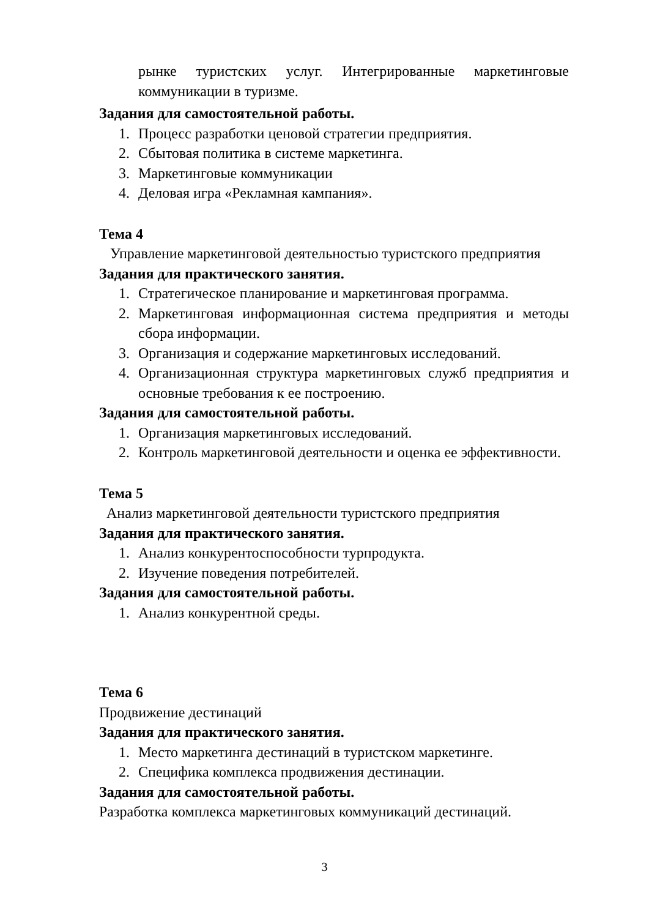рынке туристских услуг. Интегрированные маркетинговые коммуникации в туризме.
Задания для самостоятельной работы.
1. Процесс разработки ценовой стратегии предприятия.
2. Сбытовая политика в системе маркетинга.
3. Маркетинговые коммуникации
4. Деловая игра «Рекламная кампания».
Тема 4
Управление маркетинговой деятельностью туристского предприятия
Задания для практического занятия.
1. Стратегическое планирование и маркетинговая программа.
2. Маркетинговая информационная система предприятия и методы сбора информации.
3. Организация и содержание маркетинговых исследований.
4. Организационная структура маркетинговых служб предприятия и основные требования к ее построению.
Задания для самостоятельной работы.
1. Организация маркетинговых исследований.
2. Контроль маркетинговой деятельности и оценка ее эффективности.
Тема 5
Анализ маркетинговой деятельности туристского предприятия
Задания для практического занятия.
1. Анализ конкурентоспособности турпродукта.
2. Изучение поведения потребителей.
Задания для самостоятельной работы.
1. Анализ конкурентной среды.
Тема 6
Продвижение дестинаций
Задания для практического занятия.
1. Место маркетинга дестинаций в туристском маркетинге.
2. Специфика комплекса продвижения дестинации.
Задания для самостоятельной работы.
Разработка комплекса маркетинговых коммуникаций дестинаций.
3